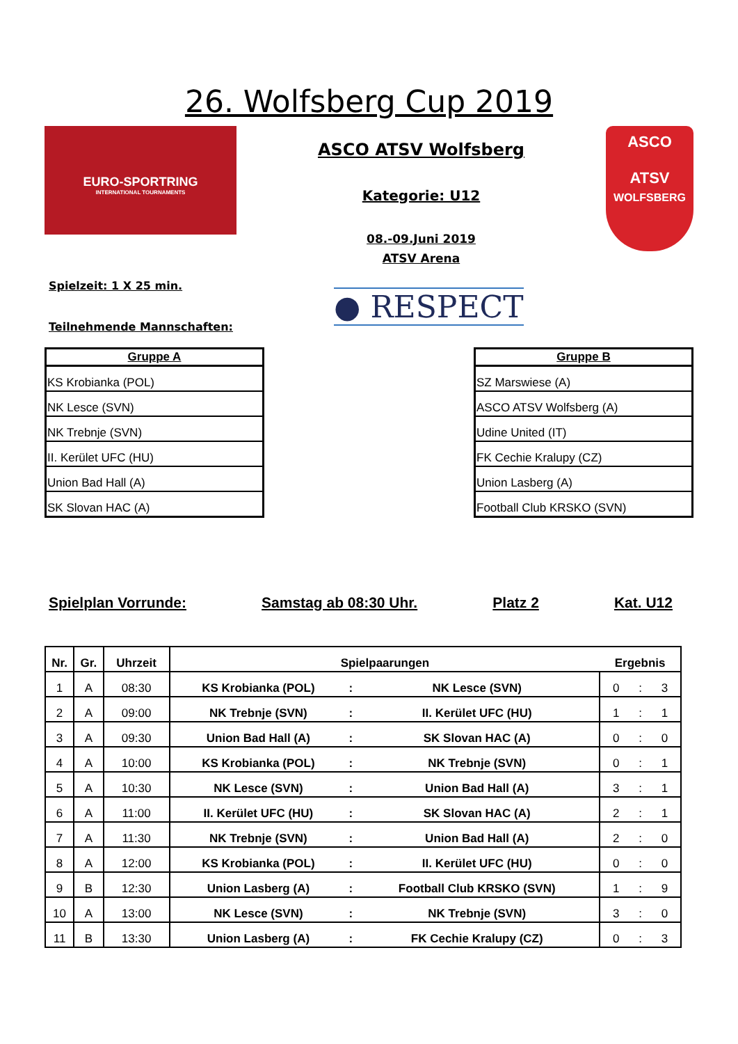26. Wolfsberg Cup 2019
EURO-SPORTRING
INTERNATIONAL TOURNAMENTS
ASCO ATSV Wolfsberg
Kategorie: U12
08.-09.Juni 2019
ATSV Arena
ASCO
ATSV
WOLFSBERG
Spielzeit: 1 X 25 min.
Teilnehmende Mannschaften:
● RESPECT
| Gruppe A |
| --- |
| KS Krobianka (POL) |
| NK Lesce (SVN) |
| NK Trebnje (SVN) |
| II. Kerület UFC (HU) |
| Union Bad Hall (A) |
| SK Slovan HAC (A) |
| Gruppe B |
| --- |
| SZ Marswiese (A) |
| ASCO ATSV Wolfsberg (A) |
| Udine United (IT) |
| FK Cechie Kralupy (CZ) |
| Union Lasberg (A) |
| Football Club KRSKO (SVN) |
Spielplan Vorrunde: Samstag ab 08:30 Uhr. Platz 2 Kat. U12
| Nr. | Gr. | Uhrzeit | Spielpaarungen | | | Ergebnis | | |
| --- | --- | --- | --- | --- | --- | --- | --- | --- |
| 1 | A | 08:30 | KS Krobianka (POL) | : | NK Lesce (SVN) | 0 | : | 3 |
| 2 | A | 09:00 | NK Trebnje (SVN) | : | II. Kerület UFC (HU) | 1 | : | 1 |
| 3 | A | 09:30 | Union Bad Hall (A) | : | SK Slovan HAC (A) | 0 | : | 0 |
| 4 | A | 10:00 | KS Krobianka (POL) | : | NK Trebnje (SVN) | 0 | : | 1 |
| 5 | A | 10:30 | NK Lesce (SVN) | : | Union Bad Hall (A) | 3 | : | 1 |
| 6 | A | 11:00 | II. Kerület UFC (HU) | : | SK Slovan HAC (A) | 2 | : | 1 |
| 7 | A | 11:30 | NK Trebnje (SVN) | : | Union Bad Hall (A) | 2 | : | 0 |
| 8 | A | 12:00 | KS Krobianka (POL) | : | II. Kerület UFC (HU) | 0 | : | 0 |
| 9 | B | 12:30 | Union Lasberg (A) | : | Football Club KRSKO (SVN) | 1 | : | 9 |
| 10 | A | 13:00 | NK Lesce (SVN) | : | NK Trebnje (SVN) | 3 | : | 0 |
| 11 | B | 13:30 | Union Lasberg (A) | : | FK Cechie Kralupy (CZ) | 0 | : | 3 |